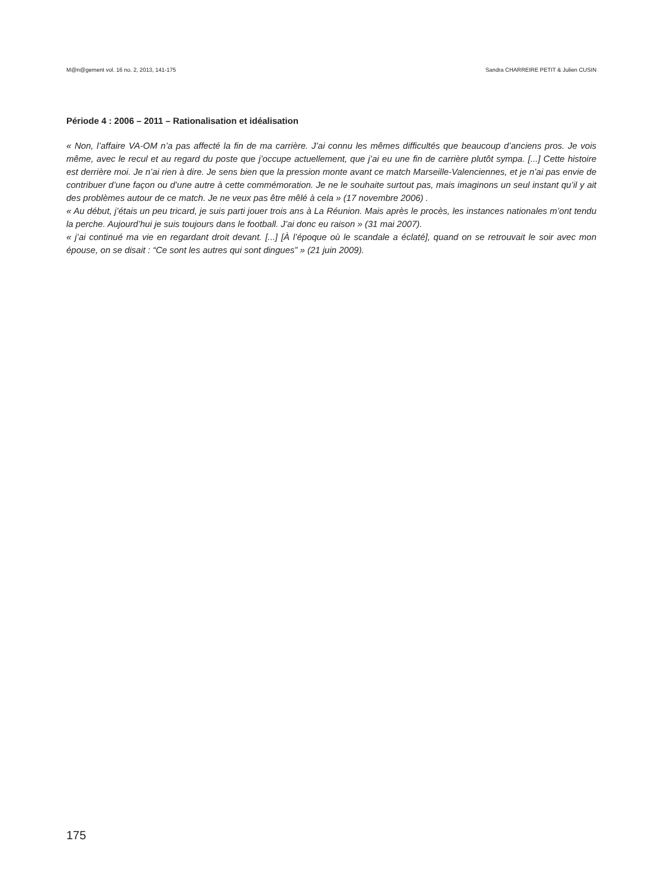M@n@gement vol. 16 no. 2, 2013, 141-175 Sandra CHARREIRE PETIT & Julien CUSIN
Période 4 : 2006 – 2011 – Rationalisation et idéalisation
« Non, l’affaire VA-OM n’a pas affecté la fin de ma carrière. J’ai connu les mêmes difficultés que beaucoup d’anciens pros. Je vois même, avec le recul et au regard du poste que j’occupe actuellement, que j’ai eu une fin de carrière plutôt sympa. [...] Cette histoire est derrière moi. Je n’ai rien à dire. Je sens bien que la pression monte avant ce match Marseille-Valenciennes, et je n’ai pas envie de contribuer d’une façon ou d’une autre à cette commémoration. Je ne le souhaite surtout pas, mais imaginons un seul instant qu’il y ait des problèmes autour de ce match. Je ne veux pas être mêlé à cela » (17 novembre 2006) .
« Au début, j’étais un peu tricard, je suis parti jouer trois ans à La Réunion. Mais après le procès, les instances nationales m’ont tendu la perche. Aujourd’hui je suis toujours dans le football. J’ai donc eu raison » (31 mai 2007).
« j’ai continué ma vie en regardant droit devant. [...] [À l’époque où le scandale a éclaté], quand on se retrouvait le soir avec mon épouse, on se disait : “Ce sont les autres qui sont dingues” » (21 juin 2009).
175